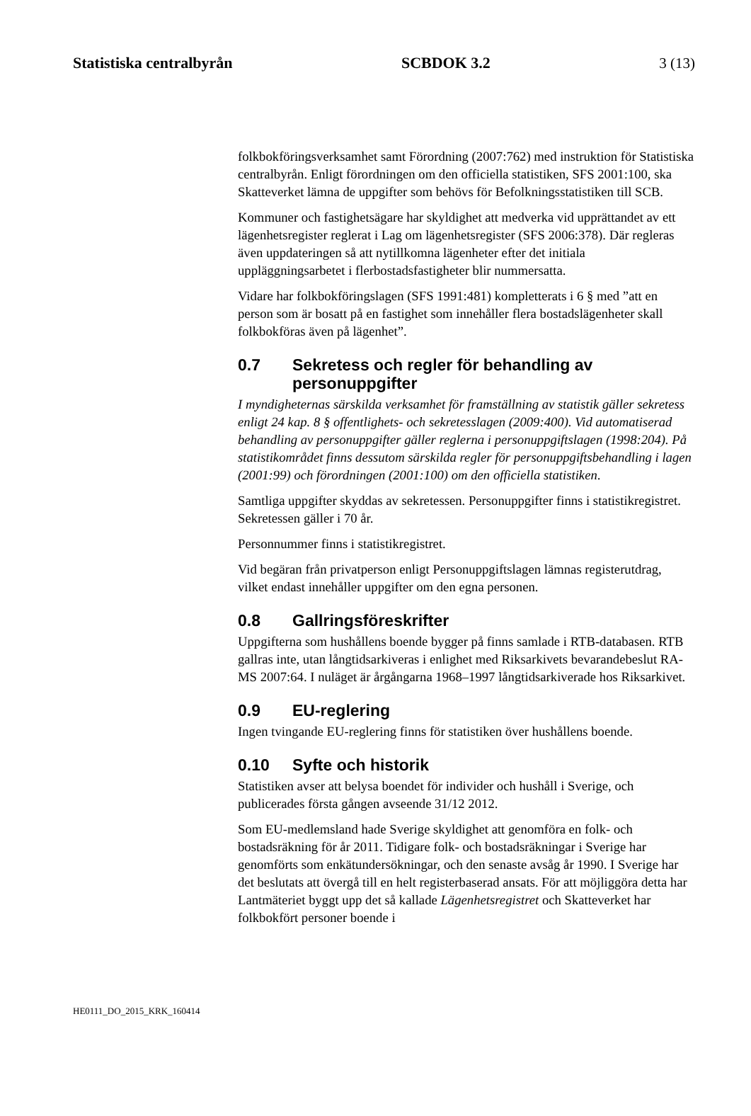Statistiska centralbyrån SCBDOK 3.2 3 (13)
folkbokföringsverksamhet samt Förordning (2007:762) med instruktion för Statistiska centralbyrån. Enligt förordningen om den officiella statistiken, SFS 2001:100, ska Skatteverket lämna de uppgifter som behövs för Befolkningsstatistiken till SCB.
Kommuner och fastighetsägare har skyldighet att medverka vid upprättandet av ett lägenhetsregister reglerat i Lag om lägenhetsregister (SFS 2006:378). Där regleras även uppdateringen så att nytillkomna lägenheter efter det initiala uppläggningsarbetet i flerbostadsfastigheter blir nummersatta.
Vidare har folkbokföringslagen (SFS 1991:481) kompletterats i 6 § med ”att en person som är bosatt på en fastighet som innehåller flera bostadslägenheter skall folkbokföras även på lägenhet”.
0.7 Sekretess och regler för behandling av personuppgifter
I myndigheternas särskilda verksamhet för framställning av statistik gäller sekretess enligt 24 kap. 8 § offentlighets- och sekretesslagen (2009:400). Vid automatiserad behandling av personuppgifter gäller reglerna i personuppgiftslagen (1998:204). På statistikområdet finns dessutom särskilda regler för personuppgiftsbehandling i lagen (2001:99) och förordningen (2001:100) om den officiella statistiken.
Samtliga uppgifter skyddas av sekretessen. Personuppgifter finns i statistikregistret. Sekretessen gäller i 70 år.
Personnummer finns i statistikregistret.
Vid begäran från privatperson enligt Personuppgiftslagen lämnas registerutdrag, vilket endast innehåller uppgifter om den egna personen.
0.8 Gallringsföreskrifter
Uppgifterna som hushållens boende bygger på finns samlade i RTB-databasen. RTB gallras inte, utan långtidsarkiveras i enlighet med Riksarkivets bevarandebeslut RA-MS 2007:64. I nuläget är årgångarna 1968–1997 långtidsarkiverade hos Riksarkivet.
0.9 EU-reglering
Ingen tvingande EU-reglering finns för statistiken över hushållens boende.
0.10 Syfte och historik
Statistiken avser att belysa boendet för individer och hushåll i Sverige, och publicerades första gången avseende 31/12 2012.
Som EU-medlemsland hade Sverige skyldighet att genomföra en folk- och bostadsräkning för år 2011. Tidigare folk- och bostadsräkningar i Sverige har genomförts som enkätundersökningar, och den senaste avsåg år 1990. I Sverige har det beslutats att övergå till en helt registerbaserad ansats. För att möjliggöra detta har Lantmäteriet byggt upp det så kallade Lägenhetsregistret och Skatteverket har folkbokfört personer boende i
HE0111_DO_2015_KRK_160414